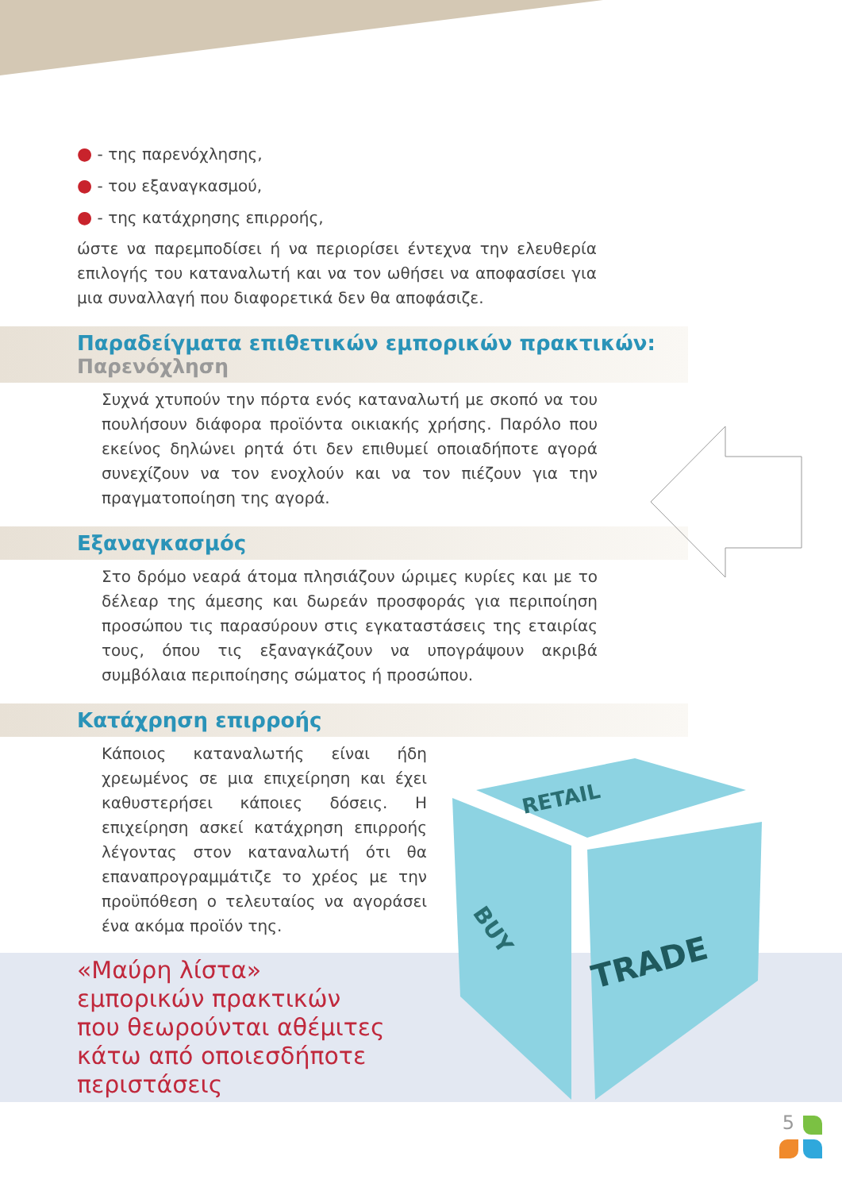● - της παρενόχλησης,
● - του εξαναγκασμού,
● - της κατάχρησης επιρροής,
ώστε να παρεμποδίσει ή να περιορίσει έντεχνα την ελευθερία επιλογής του καταναλωτή και να τον ωθήσει να αποφασίσει για μια συναλλαγή που διαφορετικά δεν θα αποφάσιζε.
Παραδείγματα επιθετικών εμπορικών πρακτικών:
Παρενόχληση
Συχνά χτυπούν την πόρτα ενός καταναλωτή με σκοπό να του πουλήσουν διάφορα προϊόντα οικιακής χρήσης. Παρόλο που εκείνος δηλώνει ρητά ότι δεν επιθυμεί οποιαδήποτε αγορά συνεχίζουν να τον ενοχλούν και να τον πιέζουν για την πραγματοποίηση της αγορά.
Εξαναγκασμός
Στο δρόμο νεαρά άτομα πλησιάζουν ώριμες κυρίες και με το δέλεαρ της άμεσης και δωρεάν προσφοράς για περιποίηση προσώπου τις παρασύρουν στις εγκαταστάσεις της εταιρίας τους, όπου τις εξαναγκάζουν να υπογράψουν ακριβά συμβόλαια περιποίησης σώματος ή προσώπου.
Κατάχρηση επιρροής
Κάποιος καταναλωτής είναι ήδη χρεωμένος σε μια επιχείρηση και έχει καθυστερήσει κάποιες δόσεις. Η επιχείρηση ασκεί κατάχρηση επιρροής λέγοντας στον καταναλωτή ότι θα επαναπρογραμμάτιζε το χρέος με την προϋπόθεση ο τελευταίος να αγοράσει ένα ακόμα προϊόν της.
«Μαύρη λίστα»
εμπορικών πρακτικών
που θεωρούνται αθέμιτες
κάτω από οποιεσδήποτε
περιστάσεις
RETAIL
BUY
TRADE
5